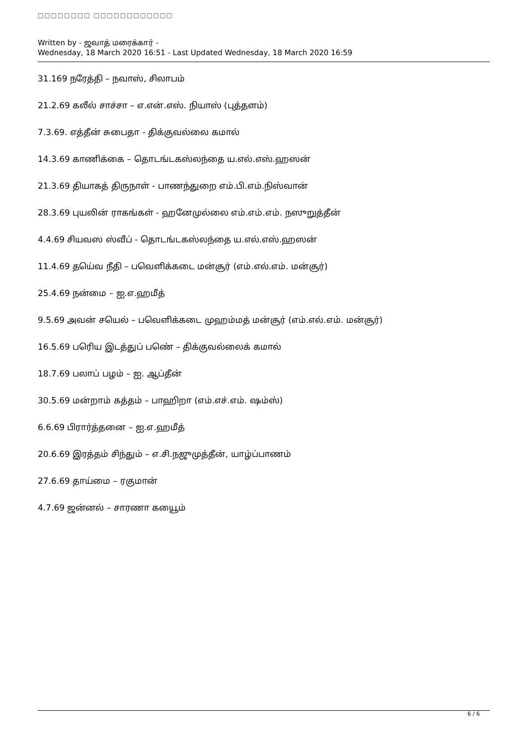□□□□□□□□ □□□□□□□□□□□□
Written by - ஜவாத் மரைக்கார் -
Wednesday, 18 March 2020 16:51 - Last Updated Wednesday, 18 March 2020 16:59
31.169 நரேத்தி – நவாஸ், சிலாபம்
21.2.69 கலீல் சாச்சா – எ.என்.எஸ். நியாஸ் (புத்தளம்)
7.3.69. எத்தீன் சுபைதா - திக்குவல்லை கமால்
14.3.69 காணிக்கை – தொடங்டகஸ்லந்தை ய.எல்.எஸ்.ஹஸன்
21.3.69 தியாகத் திருநாள் - பாணந்துறை எம்.பி.எம்.நிஸ்வான்
28.3.69 புயலின் ராகங்கள் - ஹனேமுல்லை எம்.எம்.எம். நஸுறுத்தீன்
4.4.69 சியவஸ ஸ்வீப் - தொடங்டகஸ்லந்தை ய.எல்.எஸ்.ஹஸன்
11.4.69 தயெ்வ நீதி – பவெளிக்கடை மன்சூர் (எம்.எல்.எம். மன்சூர்)
25.4.69 நன்மை – ஐ.எ.ஹமீத்
9.5.69 அவன் சயெல் – பவெளிக்கடை முஹம்மத் மன்சூர் (எம்.எல்.எம். மன்சூர்)
16.5.69 பரிெய இடத்துப் பணெ் – திக்குவல்லைக் கமால்
18.7.69 பலாப் பழம் – ஐ. ஆப்தீன்
30.5.69 மன்றாம் கத்தம் – பாஹிறா (எம்.எச்.எம். ஷம்ஸ்)
6.6.69 பிரார்த்தனை – ஐ.எ.ஹமீத்
20.6.69 இரத்தம் சிந்தும் – எ.சி.நஜுமுத்தீன், யாழ்ப்பாணம்
27.6.69 தாய்மை – ரகுமான்
4.7.69 ஜன்னல் – சாரணா கயைூம்
6 / 6